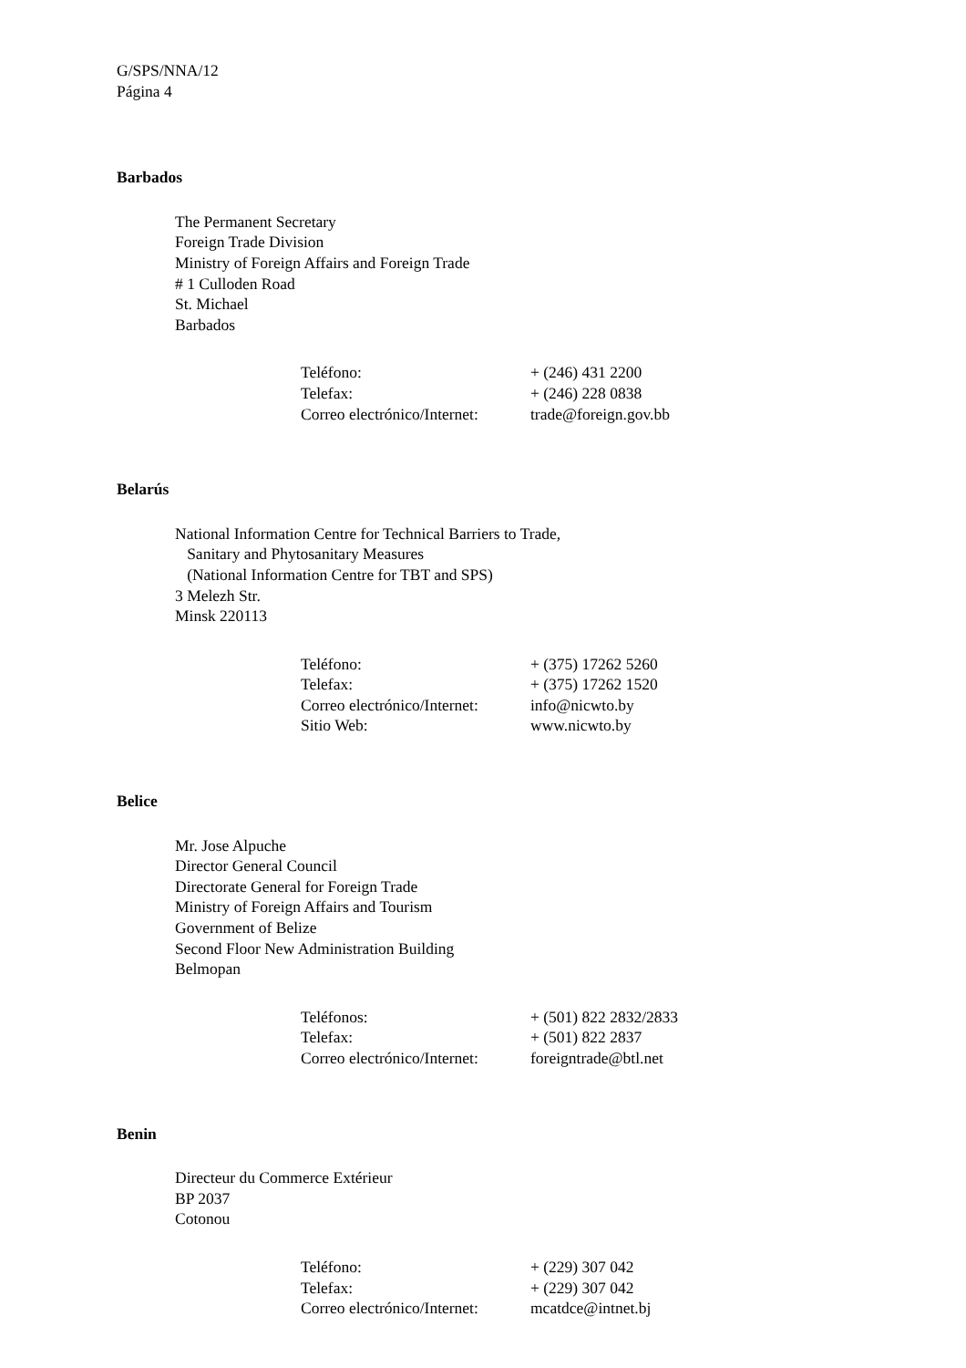G/SPS/NNA/12
Página 4
Barbados
The Permanent Secretary
Foreign Trade Division
Ministry of Foreign Affairs and Foreign Trade
# 1 Culloden Road
St. Michael
Barbados
| Teléfono: | + (246) 431 2200 |
| Telefax: | + (246) 228 0838 |
| Correo electrónico/Internet: | trade@foreign.gov.bb |
Belarús
National Information Centre for Technical Barriers to Trade,
Sanitary and Phytosanitary Measures
(National Information Centre for TBT and SPS)
3 Melezh Str.
Minsk 220113
| Teléfono: | + (375) 17262 5260 |
| Telefax: | + (375) 17262 1520 |
| Correo electrónico/Internet: | info@nicwto.by |
| Sitio Web: | www.nicwto.by |
Belice
Mr. Jose Alpuche
Director General Council
Directorate General for Foreign Trade
Ministry of Foreign Affairs and Tourism
Government of Belize
Second Floor New Administration Building
Belmopan
| Teléfonos: | + (501) 822 2832/2833 |
| Telefax: | + (501) 822 2837 |
| Correo electrónico/Internet: | foreigntrade@btl.net |
Benin
Directeur du Commerce Extérieur
BP 2037
Cotonou
| Teléfono: | + (229) 307 042 |
| Telefax: | + (229) 307 042 |
| Correo electrónico/Internet: | mcatdce@intnet.bj |